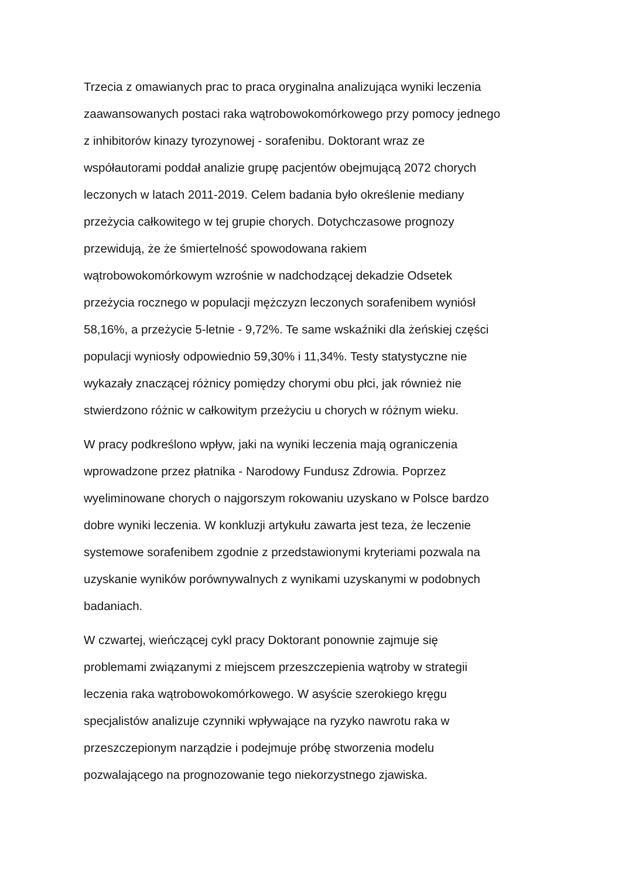Trzecia z omawianych prac to praca oryginalna analizująca wyniki leczenia
zaawansowanych postaci raka wątrobowokomórkowego przy pomocy jednego
z inhibitorów kinazy tyrozynowej - sorafenibu. Doktorant wraz ze
współautorami poddał analizie grupę pacjentów obejmującą 2072 chorych
leczonych w latach 2011-2019. Celem badania było określenie mediany
przeżycia całkowitego w tej grupie chorych. Dotychczasowe prognozy
przewidują, że że śmiertelność spowodowana rakiem
wątrobowokomórkowym wzrośnie w nadchodzącej dekadzie Odsetek
przeżycia rocznego w populacji mężczyzn leczonych sorafenibem wyniósł
58,16%, a przeżycie 5-letnie - 9,72%. Te same wskaźniki dla żeńskiej części
populacji wyniosły odpowiednio 59,30% i 11,34%. Testy statystyczne nie
wykazały znaczącej różnicy pomiędzy chorymi obu płci, jak również nie
stwierdzono różnic w całkowitym przeżyciu u chorych w różnym wieku.
W pracy podkreślono wpływ, jaki na wyniki leczenia mają ograniczenia
wprowadzone przez płatnika - Narodowy Fundusz Zdrowia. Poprzez
wyeliminowane chorych o najgorszym rokowaniu uzyskano w Polsce bardzo
dobre wyniki leczenia. W konkluzji artykułu zawarta jest teza, że leczenie
systemowe sorafenibem zgodnie z przedstawionymi kryteriami pozwala na
uzyskanie wyników porównywalnych z wynikami uzyskanymi w podobnych
badaniach.
W czwartej, wieńczącej cykl pracy Doktorant ponownie zajmuje się
problemami związanymi z miejscem przeszczepienia wątroby w strategii
leczenia raka wątrobowokomórkowego. W asyście szerokiego kręgu
specjalistów analizuje czynniki wpływające na ryzyko nawrotu raka w
przeszczepionym narządzie i podejmuje próbę stworzenia modelu
pozwalającego na prognozowanie tego niekorzystnego zjawiska.